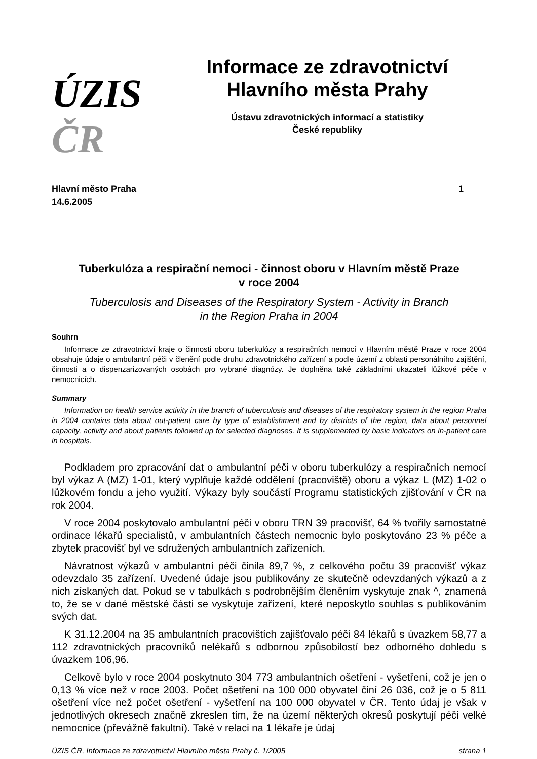ÚZIS ČR
Informace ze zdravotnictví
Hlavního města Prahy
Ústavu zdravotnických informací a statistiky
České republiky
Hlavní město Praha
14.6.2005
1
Tuberkulóza a respirační nemoci - činnost oboru v Hlavním městě Praze
v roce 2004
Tuberculosis and Diseases of the Respiratory System - Activity in Branch
in the Region Praha in 2004
Souhrn
Informace ze zdravotnictví kraje o činnosti oboru tuberkulózy a respiračních nemocí v Hlavním městě Praze v roce 2004 obsahuje údaje o ambulantní péči v členění podle druhu zdravotnického zařízení a podle území z oblasti personálního zajištění, činnosti a o dispenzarizovaných osobách pro vybrané diagnózy. Je doplněna také základními ukazateli lůžkové péče v nemocnicích.
Summary
Information on health service activity in the branch of tuberculosis and diseases of the respiratory system in the region Praha in 2004 contains data about out-patient care by type of establishment and by districts of the region, data about personnel capacity, activity and about patients followed up for selected diagnoses. It is supplemented by basic indicators on in-patient care in hospitals.
Podkladem pro zpracování dat o ambulantní péči v oboru tuberkulózy a respiračních nemocí byl výkaz A (MZ) 1-01, který vyplňuje každé oddělení (pracoviště) oboru a výkaz L (MZ) 1-02 o lůžkovém fondu a jeho využití. Výkazy byly součástí Programu statistických zjišťování v ČR na rok 2004.
V roce 2004 poskytovalo ambulantní péči v oboru TRN 39 pracovišť, 64 % tvořily samostatné ordinace lékařů specialistů, v ambulantních částech nemocnic bylo poskytováno 23 % péče a zbytek pracovišť byl ve sdružených ambulantních zařízeních.
Návratnost výkazů v ambulantní péči činila 89,7 %, z celkového počtu 39 pracovišť výkaz odevzdalo 35 zařízení. Uvedené údaje jsou publikovány ze skutečně odevzdaných výkazů a z nich získaných dat. Pokud se v tabulkách s podrobnějším členěním vyskytuje znak ^, znamená to, že se v dané městské části se vyskytuje zařízení, které neposkytlo souhlas s publikováním svých dat.
K 31.12.2004 na 35 ambulantních pracovištích zajišťovalo péči 84 lékařů s úvazkem 58,77 a 112 zdravotnických pracovníků nelékařů s odbornou způsobilostí bez odborného dohledu s úvazkem 106,96.
Celkově bylo v roce 2004 poskytnuto 304 773 ambulantních ošetření - vyšetření, což je jen o 0,13 % více než v roce 2003. Počet ošetření na 100 000 obyvatel činí 26 036, což je o 5 811 ošetření více než počet ošetření - vyšetření na 100 000 obyvatel v ČR. Tento údaj je však v jednotlivých okresech značně zkreslen tím, že na území některých okresů poskytují péči velké nemocnice (převážně fakultní). Také v relaci na 1 lékaře je údaj
ÚZIS ČR, Informace ze zdravotnictví Hlavního města Prahy č. 1/2005 strana 1